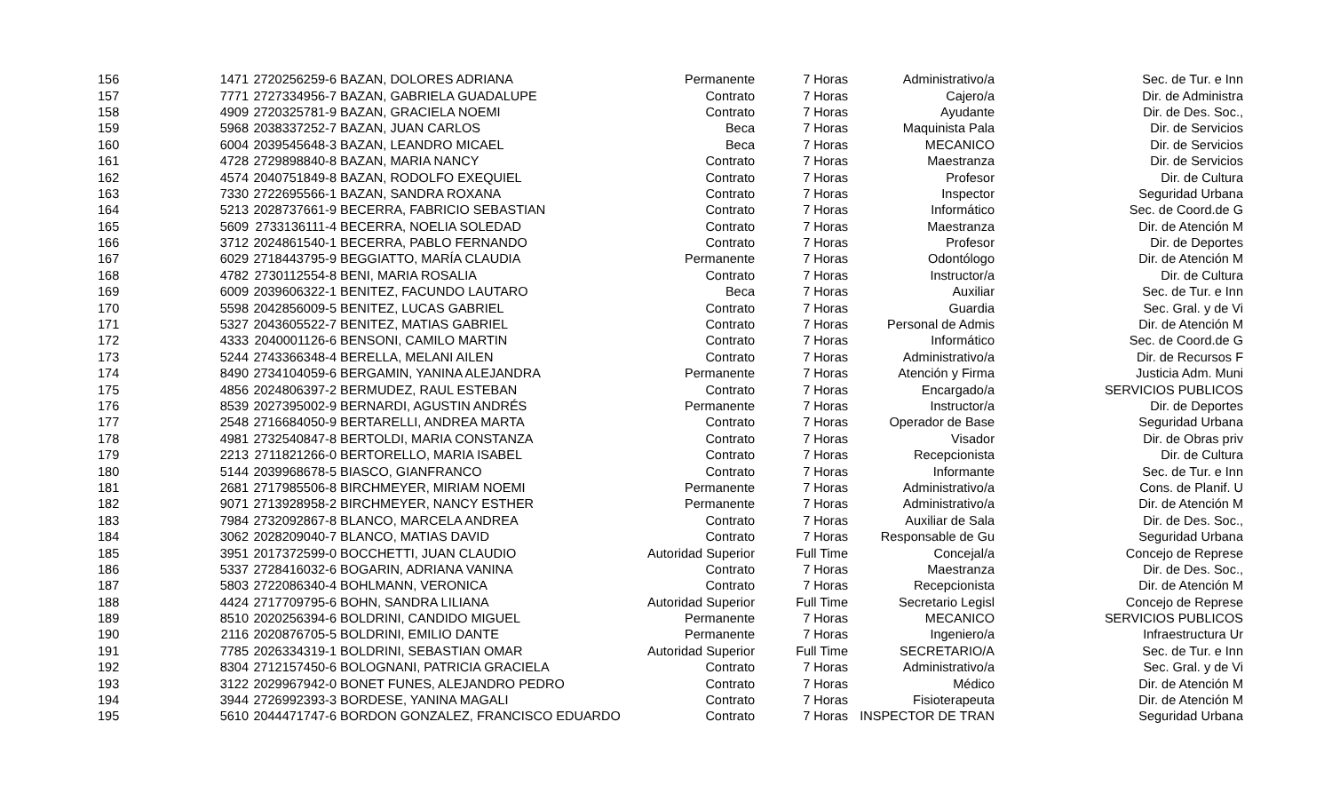| 156 | 1471 | 2720256259-6 | BAZAN, DOLORES ADRIANA | Permanente | 7 Horas | Administrativo/a | Sec. de Tur. e Inn |
| 157 | 7771 | 2727334956-7 | BAZAN, GABRIELA GUADALUPE | Contrato | 7 Horas | Cajero/a | Dir. de Administra |
| 158 | 4909 | 2720325781-9 | BAZAN, GRACIELA NOEMI | Contrato | 7 Horas | Ayudante | Dir. de Des. Soc., |
| 159 | 5968 | 2038337252-7 | BAZAN, JUAN CARLOS | Beca | 7 Horas | Maquinista Pala | Dir. de Servicios |
| 160 | 6004 | 2039545648-3 | BAZAN, LEANDRO MICAEL | Beca | 7 Horas | MECANICO | Dir. de Servicios |
| 161 | 4728 | 2729898840-8 | BAZAN, MARIA NANCY | Contrato | 7 Horas | Maestranza | Dir. de Servicios |
| 162 | 4574 | 2040751849-8 | BAZAN, RODOLFO EXEQUIEL | Contrato | 7 Horas | Profesor | Dir. de Cultura |
| 163 | 7330 | 2722695566-1 | BAZAN, SANDRA ROXANA | Contrato | 7 Horas | Inspector | Seguridad Urbana |
| 164 | 5213 | 2028737661-9 | BECERRA, FABRICIO SEBASTIAN | Contrato | 7 Horas | Informático | Sec. de Coord.de G |
| 165 | 5609 | 2733136111-4 | BECERRA, NOELIA SOLEDAD | Contrato | 7 Horas | Maestranza | Dir. de Atención M |
| 166 | 3712 | 2024861540-1 | BECERRA, PABLO FERNANDO | Contrato | 7 Horas | Profesor | Dir. de Deportes |
| 167 | 6029 | 2718443795-9 | BEGGIATTO, MARÍA CLAUDIA | Permanente | 7 Horas | Odontólogo | Dir. de Atención M |
| 168 | 4782 | 2730112554-8 | BENI, MARIA ROSALIA | Contrato | 7 Horas | Instructor/a | Dir. de Cultura |
| 169 | 6009 | 2039606322-1 | BENITEZ, FACUNDO LAUTARO | Beca | 7 Horas | Auxiliar | Sec. de Tur. e Inn |
| 170 | 5598 | 2042856009-5 | BENITEZ, LUCAS GABRIEL | Contrato | 7 Horas | Guardia | Sec. Gral. y de Vi |
| 171 | 5327 | 2043605522-7 | BENITEZ, MATIAS GABRIEL | Contrato | 7 Horas | Personal de Admis | Dir. de Atención M |
| 172 | 4333 | 2040001126-6 | BENSONI, CAMILO MARTIN | Contrato | 7 Horas | Informático | Sec. de Coord.de G |
| 173 | 5244 | 2743366348-4 | BERELLA, MELANI AILEN | Contrato | 7 Horas | Administrativo/a | Dir. de Recursos F |
| 174 | 8490 | 2734104059-6 | BERGAMIN, YANINA ALEJANDRA | Permanente | 7 Horas | Atención y Firma | Justicia Adm. Muni |
| 175 | 4856 | 2024806397-2 | BERMUDEZ, RAUL ESTEBAN | Contrato | 7 Horas | Encargado/a | SERVICIOS PUBLICOS |
| 176 | 8539 | 2027395002-9 | BERNARDI, AGUSTIN ANDRÉS | Permanente | 7 Horas | Instructor/a | Dir. de Deportes |
| 177 | 2548 | 2716684050-9 | BERTARELLI, ANDREA MARTA | Contrato | 7 Horas | Operador de Base | Seguridad Urbana |
| 178 | 4981 | 2732540847-8 | BERTOLDI, MARIA CONSTANZA | Contrato | 7 Horas | Visador | Dir. de Obras priv |
| 179 | 2213 | 2711821266-0 | BERTORELLO, MARIA ISABEL | Contrato | 7 Horas | Recepcionista | Dir. de Cultura |
| 180 | 5144 | 2039968678-5 | BIASCO, GIANFRANCO | Contrato | 7 Horas | Informante | Sec. de Tur. e Inn |
| 181 | 2681 | 2717985506-8 | BIRCHMEYER, MIRIAM NOEMI | Permanente | 7 Horas | Administrativo/a | Cons. de Planif. U |
| 182 | 9071 | 2713928958-2 | BIRCHMEYER, NANCY ESTHER | Permanente | 7 Horas | Administrativo/a | Dir. de Atención M |
| 183 | 7984 | 2732092867-8 | BLANCO, MARCELA ANDREA | Contrato | 7 Horas | Auxiliar de Sala | Dir. de Des. Soc., |
| 184 | 3062 | 2028209040-7 | BLANCO, MATIAS DAVID | Contrato | 7 Horas | Responsable de Gu | Seguridad Urbana |
| 185 | 3951 | 2017372599-0 | BOCCHETTI, JUAN CLAUDIO | Autoridad Superior | Full Time | Concejal/a | Concejo de Represe |
| 186 | 5337 | 2728416032-6 | BOGARIN, ADRIANA VANINA | Contrato | 7 Horas | Maestranza | Dir. de Des. Soc., |
| 187 | 5803 | 2722086340-4 | BOHLMANN, VERONICA | Contrato | 7 Horas | Recepcionista | Dir. de Atención M |
| 188 | 4424 | 2717709795-6 | BOHN, SANDRA LILIANA | Autoridad Superior | Full Time | Secretario Legisl | Concejo de Represe |
| 189 | 8510 | 2020256394-6 | BOLDRINI, CANDIDO MIGUEL | Permanente | 7 Horas | MECANICO | SERVICIOS PUBLICOS |
| 190 | 2116 | 2020876705-5 | BOLDRINI, EMILIO DANTE | Permanente | 7 Horas | Ingeniero/a | Infraestructura Ur |
| 191 | 7785 | 2026334319-1 | BOLDRINI, SEBASTIAN OMAR | Autoridad Superior | Full Time | SECRETARIO/A | Sec. de Tur. e Inn |
| 192 | 8304 | 2712157450-6 | BOLOGNANI, PATRICIA GRACIELA | Contrato | 7 Horas | Administrativo/a | Sec. Gral. y de Vi |
| 193 | 3122 | 2029967942-0 | BONET FUNES, ALEJANDRO PEDRO | Contrato | 7 Horas | Médico | Dir. de Atención M |
| 194 | 3944 | 2726992393-3 | BORDESE, YANINA MAGALI | Contrato | 7 Horas | Fisioterapeuta | Dir. de Atención M |
| 195 | 5610 | 2044471747-6 | BORDON GONZALEZ, FRANCISCO EDUARDO | Contrato | 7 Horas | INSPECTOR DE TRAN | Seguridad Urbana |